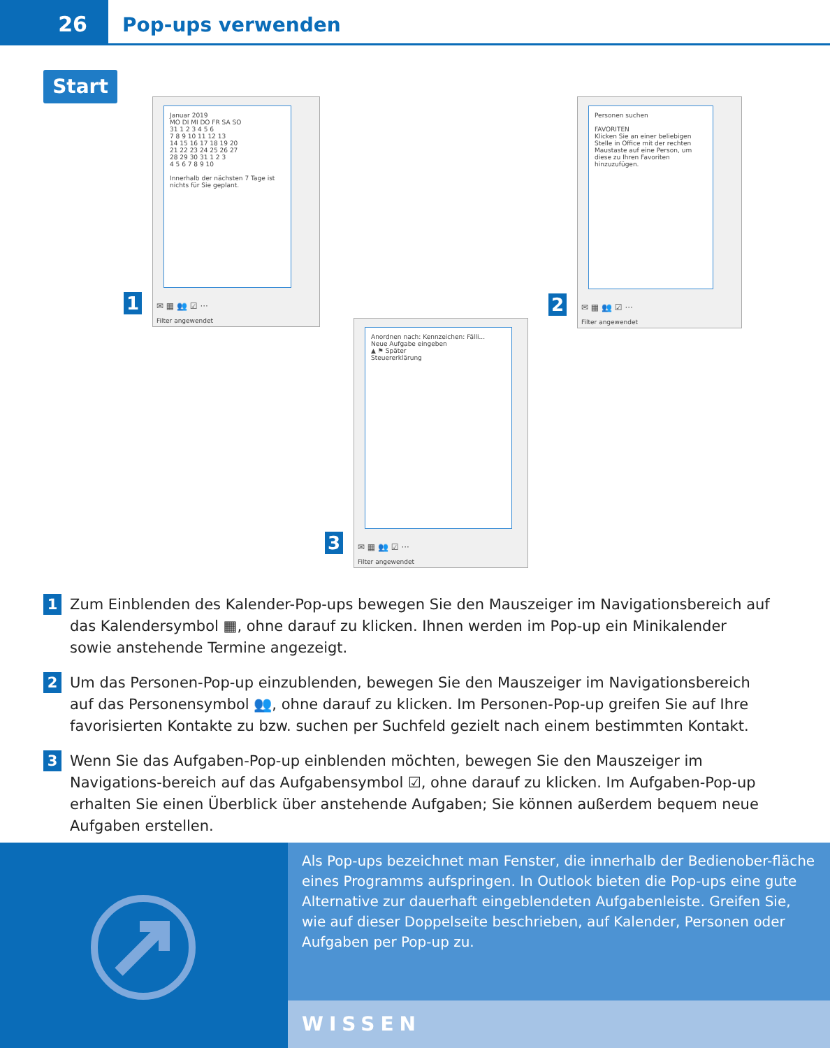26
Pop-ups verwenden
Start
1
Januar 2019
MO DI MI DO FR SA SO
31 1 2 3 4 5 6
7 8 9 10 11 12 13
14 15 16 17 18 19 20
21 22 23 24 25 26 27
28 29 30 31 1 2 3
4 5 6 7 8 9 10
Innerhalb der nächsten 7 Tage ist nichts für Sie geplant.
✉ ▦ 👥 ☑ ···
Filter angewendet
2
Personen suchen
FAVORITEN
Klicken Sie an einer beliebigen Stelle in Office mit der rechten Maustaste auf eine Person, um diese zu Ihren Favoriten hinzuzufügen.
✉ ▦ 👥 ☑ ···
Filter angewendet
3
Anordnen nach: Kennzeichen: Fälli...
Neue Aufgabe eingeben
▲ ⚑ Später
Steuererklärung
✉ ▦ 👥 ☑ ···
Filter angewendet
1
Zum Einblenden des Kalender-Pop-ups bewegen Sie den Mauszeiger im Navigationsbereich auf das Kalendersymbol ▦, ohne darauf zu klicken. Ihnen werden im Pop-up ein Minikalender sowie anstehende Termine angezeigt.
2
Um das Personen-Pop-up einzublenden, bewegen Sie den Mauszeiger im Navigationsbereich auf das Personensymbol 👥, ohne darauf zu klicken. Im Personen-Pop-up greifen Sie auf Ihre favorisierten Kontakte zu bzw. suchen per Suchfeld gezielt nach einem bestimmten Kontakt.
3
Wenn Sie das Aufgaben-Pop-up einblenden möchten, bewegen Sie den Mauszeiger im Navigations-bereich auf das Aufgabensymbol ☑, ohne darauf zu klicken. Im Aufgaben-Pop-up erhalten Sie einen Überblick über anstehende Aufgaben; Sie können außerdem bequem neue Aufgaben erstellen.
Als Pop-ups bezeichnet man Fenster, die innerhalb der Bedienober-fläche eines Programms aufspringen. In Outlook bieten die Pop-ups eine gute Alternative zur dauerhaft eingeblendeten Aufgabenleiste. Greifen Sie, wie auf dieser Doppelseite beschrieben, auf Kalender, Personen oder Aufgaben per Pop-up zu.
WISSEN